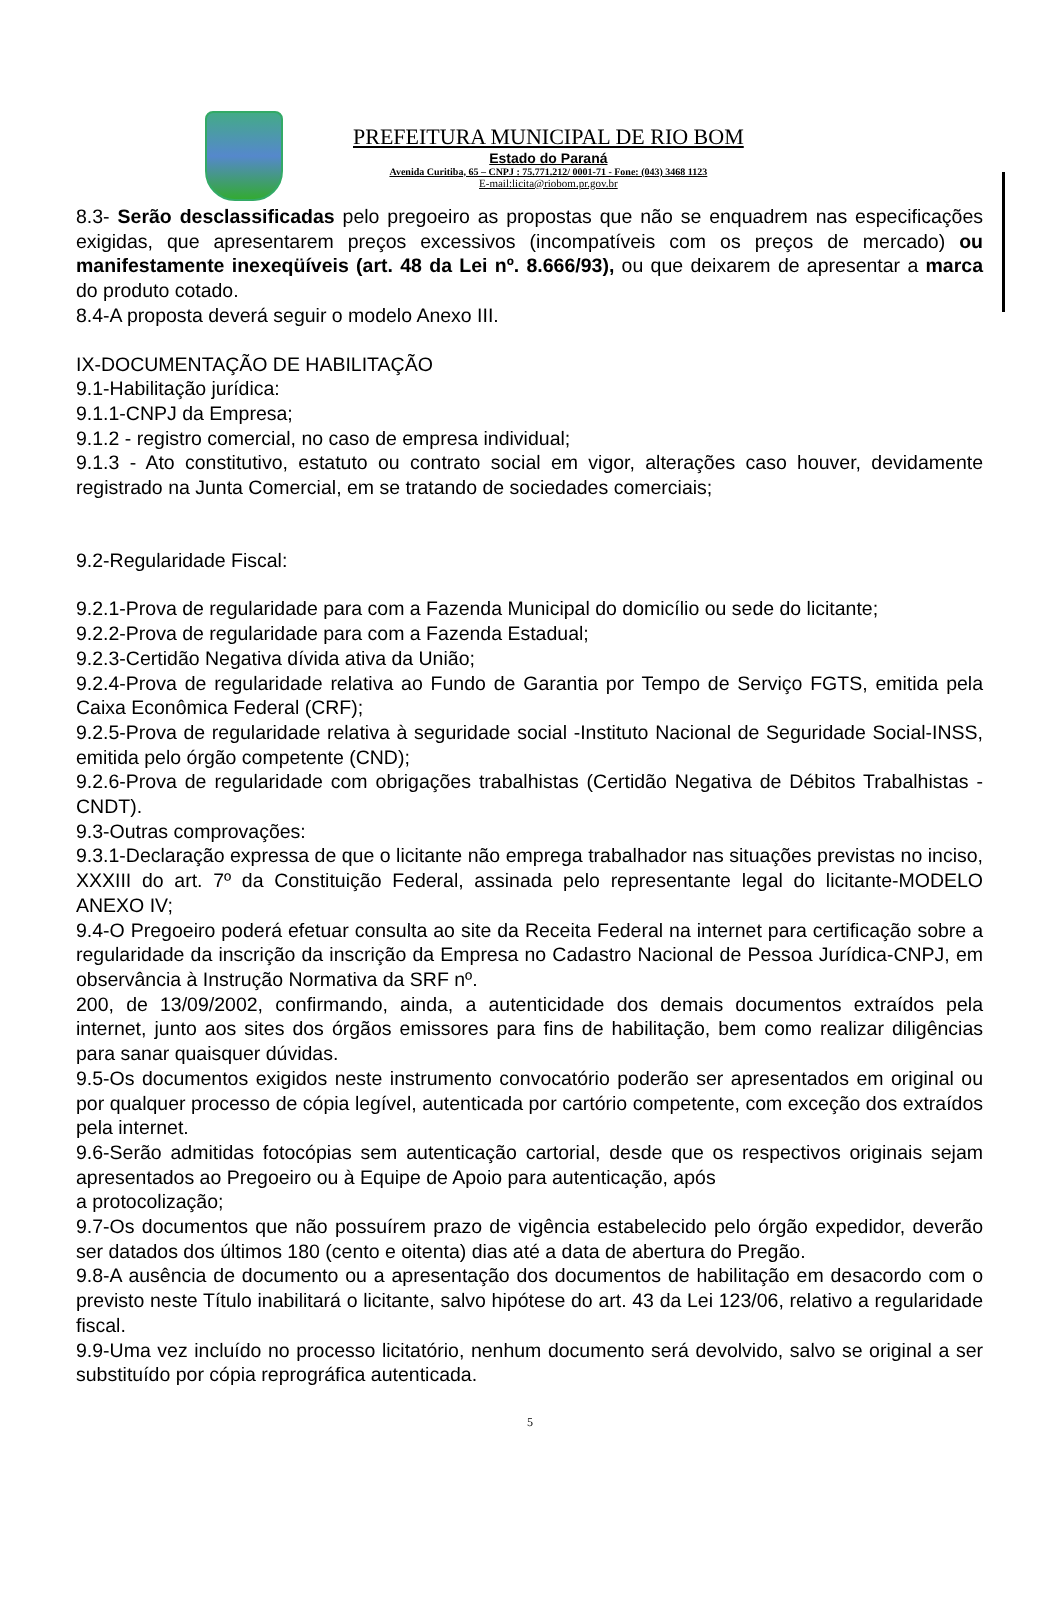PREFEITURA MUNICIPAL DE RIO BOM
Estado do Paraná
Avenida Curitiba, 65 – CNPJ : 75.771.212/ 0001-71 - Fone: (043) 3468 1123
E-mail:licita@riobom.pr.gov.br
8.3- Serão desclassificadas pelo pregoeiro as propostas que não se enquadrem nas especificações exigidas, que apresentarem preços excessivos (incompatíveis com os preços de mercado) ou manifestamente inexeqüíveis (art. 48 da Lei nº. 8.666/93), ou que deixarem de apresentar a marca do produto cotado.
8.4-A proposta deverá seguir o modelo Anexo III.
IX-DOCUMENTAÇÃO DE HABILITAÇÃO
9.1-Habilitação jurídica:
9.1.1-CNPJ da Empresa;
9.1.2 - registro comercial, no caso de empresa individual;
9.1.3 - Ato constitutivo, estatuto ou contrato social em vigor, alterações caso houver, devidamente registrado na Junta Comercial, em se tratando de sociedades comerciais;
9.2-Regularidade Fiscal:
9.2.1-Prova de regularidade para com a Fazenda Municipal do domicílio ou sede do licitante;
9.2.2-Prova de regularidade para com a Fazenda Estadual;
9.2.3-Certidão Negativa dívida ativa da União;
9.2.4-Prova de regularidade relativa ao Fundo de Garantia por Tempo de Serviço FGTS, emitida pela Caixa Econômica Federal (CRF);
9.2.5-Prova de regularidade relativa à seguridade social -Instituto Nacional de Seguridade Social-INSS, emitida pelo órgão competente (CND);
9.2.6-Prova de regularidade com obrigações trabalhistas (Certidão Negativa de Débitos Trabalhistas - CNDT).
9.3-Outras comprovações:
9.3.1-Declaração expressa de que o licitante não emprega trabalhador nas situações previstas no inciso, XXXIII do art. 7º da Constituição Federal, assinada pelo representante legal do licitante-MODELO ANEXO IV;
9.4-O Pregoeiro poderá efetuar consulta ao site da Receita Federal na internet para certificação sobre a regularidade da inscrição da inscrição da Empresa no Cadastro Nacional de Pessoa Jurídica-CNPJ, em observância à Instrução Normativa da SRF nº.
200, de 13/09/2002, confirmando, ainda, a autenticidade dos demais documentos extraídos pela internet, junto aos sites dos órgãos emissores para fins de habilitação, bem como realizar diligências para sanar quaisquer dúvidas.
9.5-Os documentos exigidos neste instrumento convocatório poderão ser apresentados em original ou por qualquer processo de cópia legível, autenticada por cartório competente, com exceção dos extraídos pela internet.
9.6-Serão admitidas fotocópias sem autenticação cartorial, desde que os respectivos originais sejam apresentados ao Pregoeiro ou à Equipe de Apoio para autenticação, após
a protocolização;
9.7-Os documentos que não possuírem prazo de vigência estabelecido pelo órgão expedidor, deverão ser datados dos últimos 180 (cento e oitenta) dias até a data de abertura do Pregão.
9.8-A ausência de documento ou a apresentação dos documentos de habilitação em desacordo com o previsto neste Título inabilitará o licitante, salvo hipótese do art. 43 da Lei 123/06, relativo a regularidade fiscal.
9.9-Uma vez incluído no processo licitatório, nenhum documento será devolvido, salvo se original a ser substituído por cópia reprográfica autenticada.
5